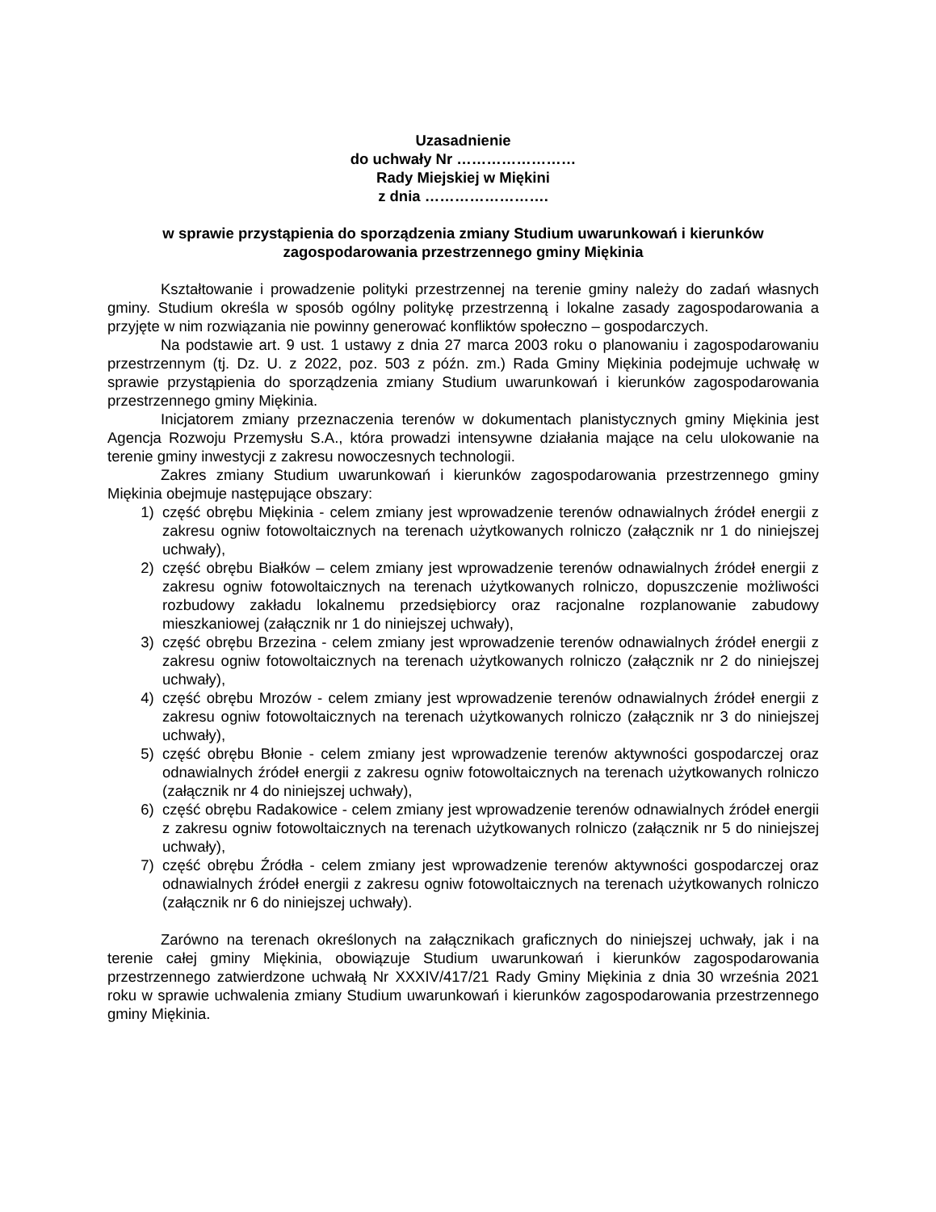Uzasadnienie
do uchwały Nr ……………………
Rady Miejskiej w Miękini
z dnia …………………….
w sprawie przystąpienia do sporządzenia zmiany Studium uwarunkowań i kierunków zagospodarowania przestrzennego gminy Miękinia
Kształtowanie i prowadzenie polityki przestrzennej na terenie gminy należy do zadań własnych gminy. Studium określa w sposób ogólny politykę przestrzenną i lokalne zasady zagospodarowania a przyjęte w nim rozwiązania nie powinny generować konfliktów społeczno – gospodarczych.
Na podstawie art. 9 ust. 1 ustawy z dnia 27 marca 2003 roku o planowaniu i zagospodarowaniu przestrzennym (tj. Dz. U. z 2022, poz. 503 z późn. zm.) Rada Gminy Miękinia podejmuje uchwałę w sprawie przystąpienia do sporządzenia zmiany Studium uwarunkowań i kierunków zagospodarowania przestrzennego gminy Miękinia.
Inicjatorem zmiany przeznaczenia terenów w dokumentach planistycznych gminy Miękinia jest Agencja Rozwoju Przemysłu S.A., która prowadzi intensywne działania mające na celu ulokowanie na terenie gminy inwestycji z zakresu nowoczesnych technologii.
Zakres zmiany Studium uwarunkowań i kierunków zagospodarowania przestrzennego gminy Miękinia obejmuje następujące obszary:
1) część obrębu Miękinia - celem zmiany jest wprowadzenie terenów odnawialnych źródeł energii z zakresu ogniw fotowoltaicznych na terenach użytkowanych rolniczo (załącznik nr 1 do niniejszej uchwały),
2) część obrębu Białków – celem zmiany jest wprowadzenie terenów odnawialnych źródeł energii z zakresu ogniw fotowoltaicznych na terenach użytkowanych rolniczo, dopuszczenie możliwości rozbudowy zakładu lokalnemu przedsiębiorcy oraz racjonalne rozplanowanie zabudowy mieszkaniowej (załącznik nr 1 do niniejszej uchwały),
3) część obrębu Brzezina - celem zmiany jest wprowadzenie terenów odnawialnych źródeł energii z zakresu ogniw fotowoltaicznych na terenach użytkowanych rolniczo (załącznik nr 2 do niniejszej uchwały),
4) część obrębu Mrozów - celem zmiany jest wprowadzenie terenów odnawialnych źródeł energii z zakresu ogniw fotowoltaicznych na terenach użytkowanych rolniczo (załącznik nr 3 do niniejszej uchwały),
5) część obrębu Błonie - celem zmiany jest wprowadzenie terenów aktywności gospodarczej oraz odnawialnych źródeł energii z zakresu ogniw fotowoltaicznych na terenach użytkowanych rolniczo (załącznik nr 4 do niniejszej uchwały),
6) część obrębu Radakowice - celem zmiany jest wprowadzenie terenów odnawialnych źródeł energii z zakresu ogniw fotowoltaicznych na terenach użytkowanych rolniczo (załącznik nr 5 do niniejszej uchwały),
7) część obrębu Źródła - celem zmiany jest wprowadzenie terenów aktywności gospodarczej oraz odnawialnych źródeł energii z zakresu ogniw fotowoltaicznych na terenach użytkowanych rolniczo (załącznik nr 6 do niniejszej uchwały).
Zarówno na terenach określonych na załącznikach graficznych do niniejszej uchwały, jak i na terenie całej gminy Miękinia, obowiązuje Studium uwarunkowań i kierunków zagospodarowania przestrzennego zatwierdzone uchwałą Nr XXXIV/417/21 Rady Gminy Miękinia z dnia 30 września 2021 roku w sprawie uchwalenia zmiany Studium uwarunkowań i kierunków zagospodarowania przestrzennego gminy Miękinia.